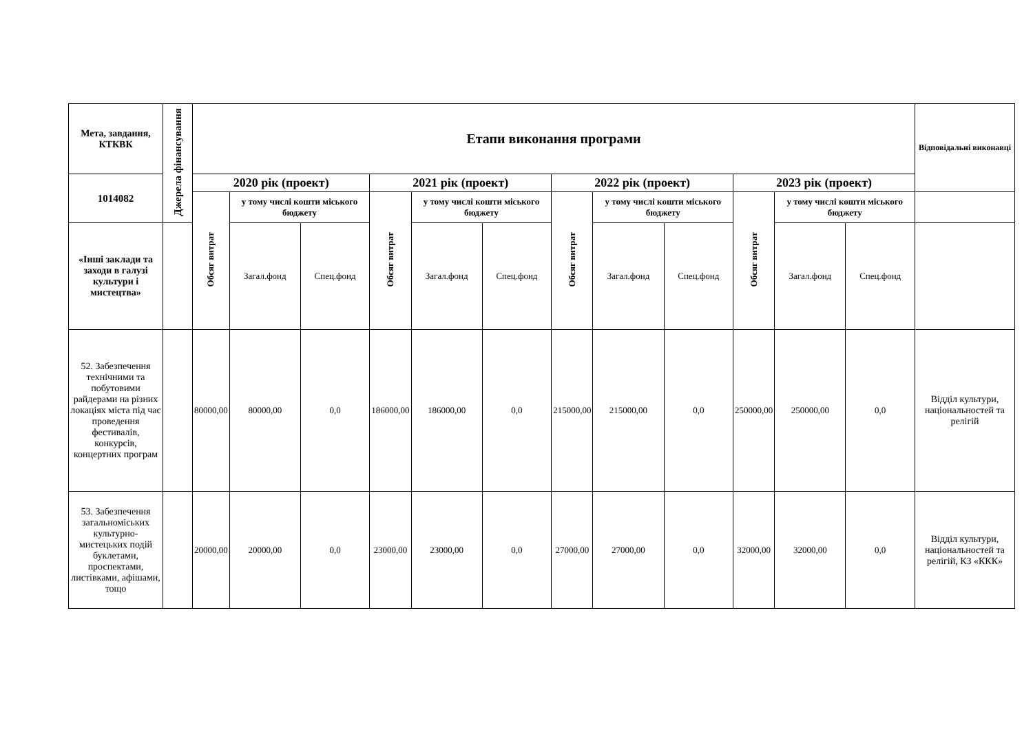| Мета, завдання, КТКВК | Джерела фінансування | Етапи виконання програми | | | | | | | | | | | | Відповідальні виконавці |
| --- | --- | --- | --- | --- | --- | --- | --- | --- | --- | --- | --- | --- | --- | --- |
| 1014082 | | 2020 рік (проект) | | | 2021 рік (проект) | | | 2022 рік (проект) | | | 2023 рік (проект) | | | |
| | | Обсяг витрат | у тому числі кошти міського бюджету | | Обсяг витрат | у тому числі кошти міського бюджету | | Обсяг витрат | у тому числі кошти міського бюджету | | Обсяг витрат | у тому числі кошти міського бюджету | | |
| «Інші заклади та заходи в галузі культури і мистецтва» | | | Загал.фонд | Спец.фонд | | Загал.фонд | Спец.фонд | | Загал.фонд | Спец.фонд | | Загал.фонд | Спец.фонд | |
| 52. Забезпечення технічними та побутовими райдерами на різних локаціях міста під час проведення фестивалів, конкурсів, концертних програм | | 80000,00 | 80000,00 | 0,0 | 186000,00 | 186000,00 | 0,0 | 215000,00 | 215000,00 | 0,0 | 250000,00 | 250000,00 | 0,0 | Відділ культури, національностей та релігій |
| 53. Забезпечення загальноміських культурно-мистецьких подій буклетами, проспектами, листівками, афішами, тощо | | 20000,00 | 20000,00 | 0,0 | 23000,00 | 23000,00 | 0,0 | 27000,00 | 27000,00 | 0,0 | 32000,00 | 32000,00 | 0,0 | Відділ культури, національностей та релігій, КЗ «ККК» |